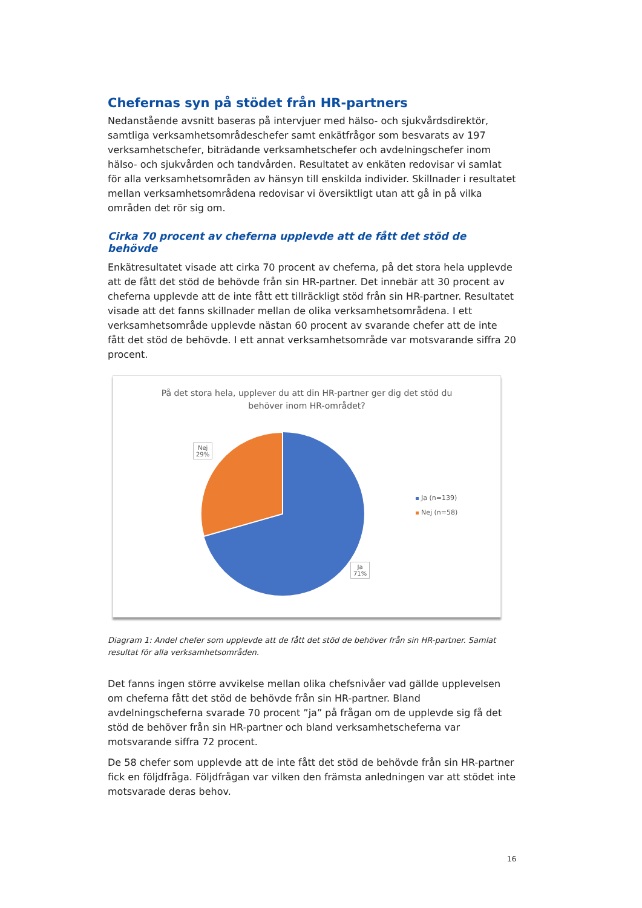Chefernas syn på stödet från HR-partners
Nedanstående avsnitt baseras på intervjuer med hälso- och sjukvårdsdirektör, samtliga verksamhetsområdeschefer samt enkätfrågor som besvarats av 197 verksamhetschefer, biträdande verksamhetschefer och avdelningschefer inom hälso- och sjukvården och tandvården. Resultatet av enkäten redovisar vi samlat för alla verksamhetsområden av hänsyn till enskilda individer. Skillnader i resultatet mellan verksamhetsområdena redovisar vi översiktligt utan att gå in på vilka områden det rör sig om.
Cirka 70 procent av cheferna upplevde att de fått det stöd de behövde
Enkätresultatet visade att cirka 70 procent av cheferna, på det stora hela upplevde att de fått det stöd de behövde från sin HR-partner. Det innebär att 30 procent av cheferna upplevde att de inte fått ett tillräckligt stöd från sin HR-partner. Resultatet visade att det fanns skillnader mellan de olika verksamhetsområdena. I ett verksamhetsområde upplevde nästan 60 procent av svarande chefer att de inte fått det stöd de behövde. I ett annat verksamhetsområde var motsvarande siffra 20 procent.
På det stora hela, upplever du att din HR-partner ger dig det stöd du
behöver inom HR-området?
Nej
29%
Ja
71%
Ja (n=139)
Nej (n=58)
Diagram 1: Andel chefer som upplevde att de fått det stöd de behöver från sin HR-partner. Samlat resultat för alla verksamhetsområden.
Det fanns ingen större avvikelse mellan olika chefsnivåer vad gällde upplevelsen om cheferna fått det stöd de behövde från sin HR-partner. Bland avdelningscheferna svarade 70 procent ”ja” på frågan om de upplevde sig få det stöd de behöver från sin HR-partner och bland verksamhetscheferna var motsvarande siffra 72 procent.
De 58 chefer som upplevde att de inte fått det stöd de behövde från sin HR-partner fick en följdfråga. Följdfrågan var vilken den främsta anledningen var att stödet inte motsvarade deras behov.
16